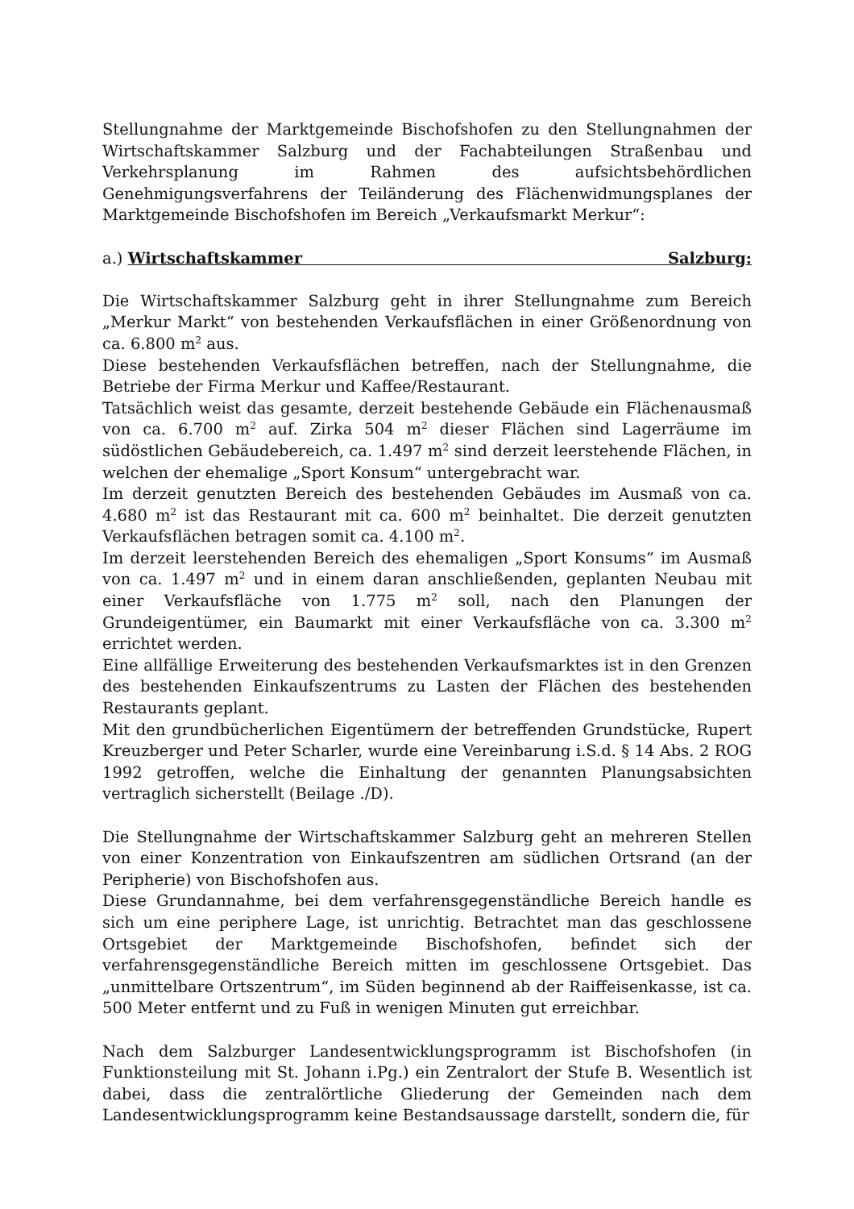Stellungnahme der Marktgemeinde Bischofshofen zu den Stellungnahmen der Wirtschaftskammer Salzburg und der Fachabteilungen Straßenbau und Verkehrsplanung im Rahmen des aufsichtsbehördlichen Genehmigungsverfahrens der Teiländerung des Flächenwidmungsplanes der Marktgemeinde Bischofshofen im Bereich „Verkaufsmarkt Merkur“:
a.) Wirtschaftskammer Salzburg:
Die Wirtschaftskammer Salzburg geht in ihrer Stellungnahme zum Bereich „Merkur Markt“ von bestehenden Verkaufsflächen in einer Größenordnung von ca. 6.800 m<sup>2</sup> aus.
Diese bestehenden Verkaufsflächen betreffen, nach der Stellungnahme, die Betriebe der Firma Merkur und Kaffee/Restaurant.
Tatsächlich weist das gesamte, derzeit bestehende Gebäude ein Flächenausmaß von ca. 6.700 m<sup>2</sup> auf. Zirka 504 m<sup>2</sup> dieser Flächen sind Lagerräume im südöstlichen Gebäudebereich, ca. 1.497 m<sup>2</sup> sind derzeit leerstehende Flächen, in welchen der ehemalige „Sport Konsum“ untergebracht war.
Im derzeit genutzten Bereich des bestehenden Gebäudes im Ausmaß von ca. 4.680 m<sup>2</sup> ist das Restaurant mit ca. 600 m<sup>2</sup> beinhaltet. Die derzeit genutzten Verkaufsflächen betragen somit ca. 4.100 m<sup>2</sup>.
Im derzeit leerstehenden Bereich des ehemaligen „Sport Konsums“ im Ausmaß von ca. 1.497 m<sup>2</sup> und in einem daran anschließenden, geplanten Neubau mit einer Verkaufsfläche von 1.775 m<sup>2</sup> soll, nach den Planungen der Grundeigentümer, ein Baumarkt mit einer Verkaufsfläche von ca. 3.300 m<sup>2</sup> errichtet werden.
Eine allfällige Erweiterung des bestehenden Verkaufsmarktes ist in den Grenzen des bestehenden Einkaufszentrums zu Lasten der Flächen des bestehenden Restaurants geplant.
Mit den grundbücherlichen Eigentümern der betreffenden Grundstücke, Rupert Kreuzberger und Peter Scharler, wurde eine Vereinbarung i.S.d. § 14 Abs. 2 ROG 1992 getroffen, welche die Einhaltung der genannten Planungsabsichten vertraglich sicherstellt (Beilage ./D).
Die Stellungnahme der Wirtschaftskammer Salzburg geht an mehreren Stellen von einer Konzentration von Einkaufszentren am südlichen Ortsrand (an der Peripherie) von Bischofshofen aus.
Diese Grundannahme, bei dem verfahrensgegenständliche Bereich handle es sich um eine periphere Lage, ist unrichtig. Betrachtet man das geschlossene Ortsgebiet der Marktgemeinde Bischofshofen, befindet sich der verfahrensgegenständliche Bereich mitten im geschlossene Ortsgebiet. Das „unmittelbare Ortszentrum“, im Süden beginnend ab der Raiffeisenkasse, ist ca. 500 Meter entfernt und zu Fuß in wenigen Minuten gut erreichbar.
Nach dem Salzburger Landesentwicklungsprogramm ist Bischofshofen (in Funktionsteilung mit St. Johann i.Pg.) ein Zentralort der Stufe B. Wesentlich ist dabei, dass die zentralörtliche Gliederung der Gemeinden nach dem Landesentwicklungsprogramm keine Bestandsaussage darstellt, sondern die, für